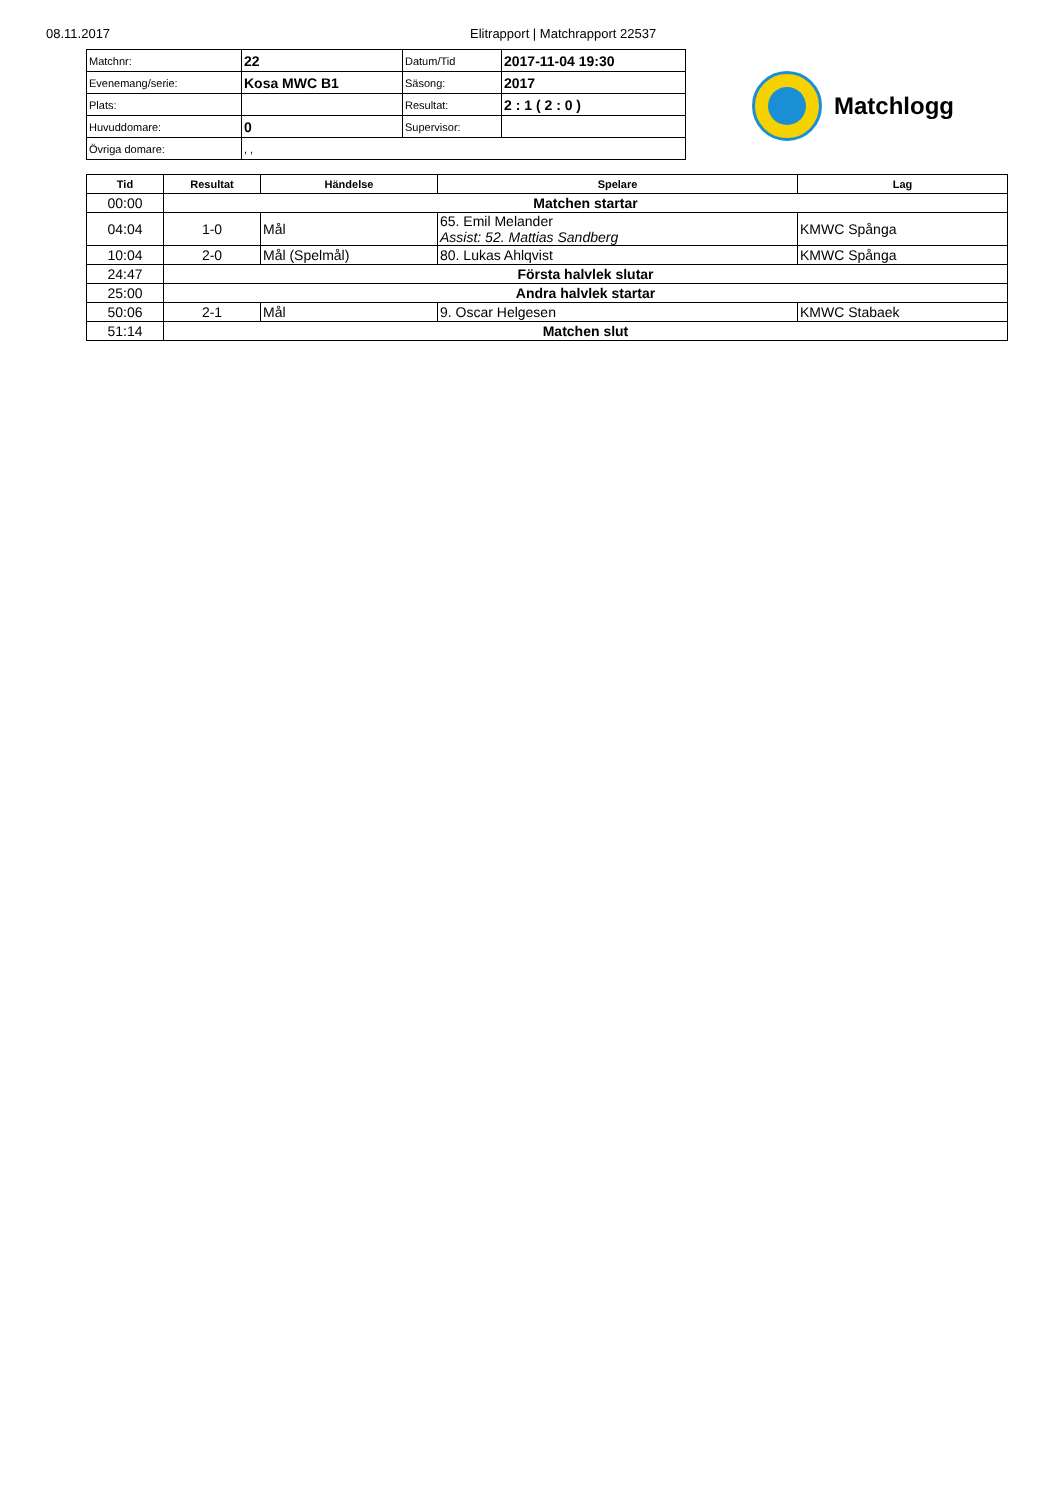08.11.2017 Elitrapport | Matchrapport 22537
| Matchnr: | 22 | Datum/Tid | 2017-11-04 19:30 |
| Evenemang/serie: | Kosa MWC B1 | Säsong: | 2017 |
| Plats: | | Resultat: | 2 : 1 ( 2 : 0 ) |
| Huvuddomare: | 0 | Supervisor: | |
| Övriga domare: | , , | | |
Matchlogg
| Tid | Resultat | Händelse | Spelare | Lag |
| --- | --- | --- | --- | --- |
| 00:00 | Matchen startar | | | |
| 04:04 | 1-0 | Mål | 65. Emil Melander Assist: 52. Mattias Sandberg | KMWC Spånga |
| 10:04 | 2-0 | Mål (Spelmål) | 80. Lukas Ahlqvist | KMWC Spånga |
| 24:47 | Första halvlek slutar | | | |
| 25:00 | Andra halvlek startar | | | |
| 50:06 | 2-1 | Mål | 9. Oscar Helgesen | KMWC Stabaek |
| 51:14 | Matchen slut | | | |